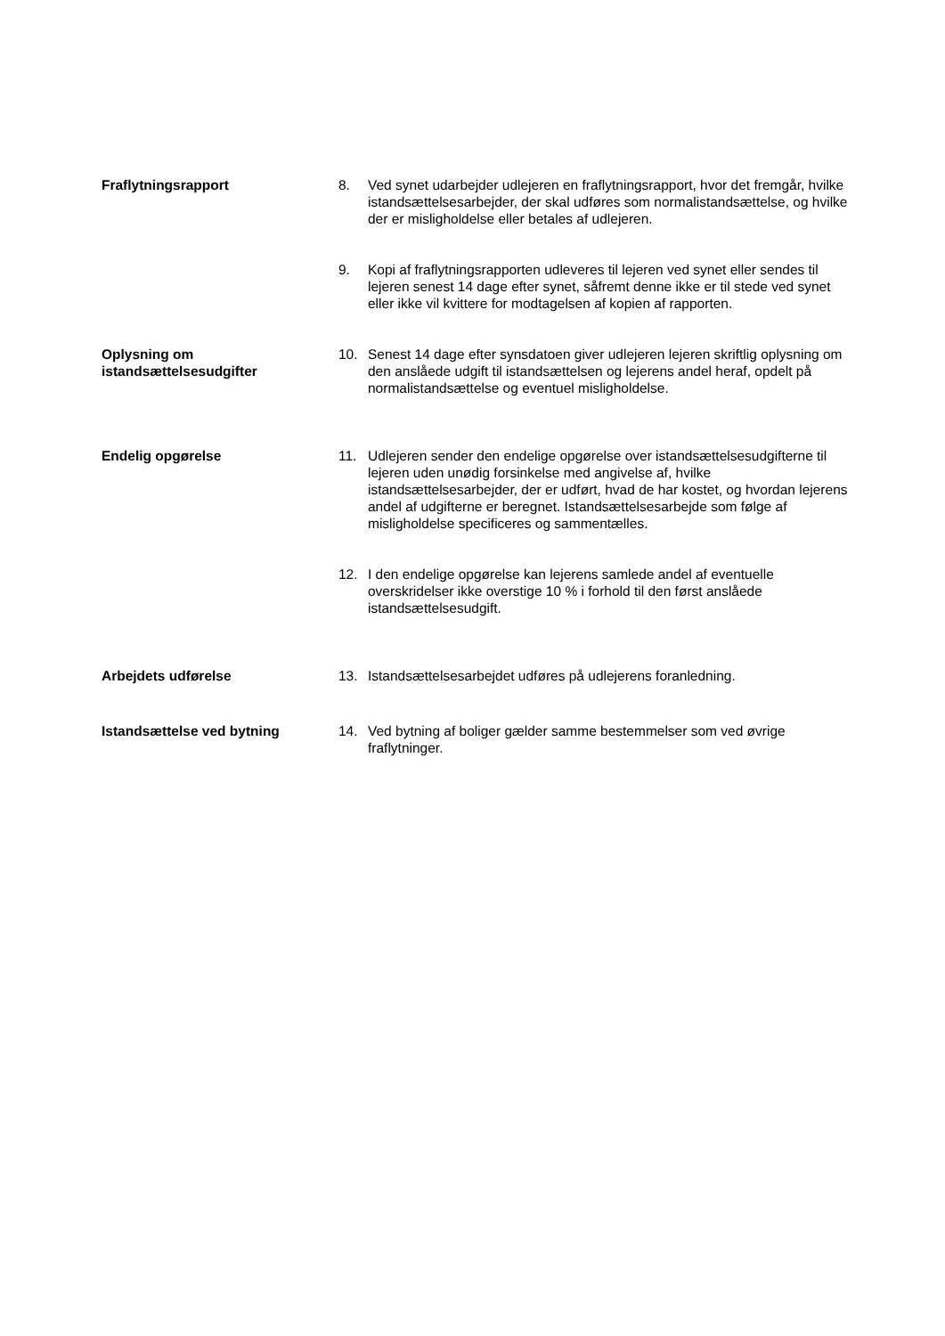Fraflytningsrapport 8. Ved synet udarbejder udlejeren en fraflytningsrapport, hvor det fremgår, hvilke istandsættelsesarbejder, der skal udføres som normalistandsættelse, og hvilke der er misligholdelse eller betales af udlejeren.
9. Kopi af fraflytningsrapporten udleveres til lejeren ved synet eller sendes til lejeren senest 14 dage efter synet, såfremt denne ikke er til stede ved synet eller ikke vil kvittere for modtagelsen af kopien af rapporten.
Oplysning om istandsættelsesudgifter
10. Senest 14 dage efter synsdatoen giver udlejeren lejeren skriftlig oplysning om den anslåede udgift til istandsættelsen og lejerens andel heraf, opdelt på normalistandsættelse og eventuel misligholdelse.
Endelig opgørelse 11. Udlejeren sender den endelige opgørelse over istandsættelsesudgifterne til lejeren uden unødig forsinkelse med angivelse af, hvilke istandsættelsesarbejder, der er udført, hvad de har kostet, og hvordan lejerens andel af udgifterne er beregnet. Istandsættelsesarbejde som følge af misligholdelse specificeres og sammentælles.
12. I den endelige opgørelse kan lejerens samlede andel af eventuelle overskridelser ikke overstige 10 % i forhold til den først anslåede istandsættelsesudgift.
Arbejdets udførelse 13. Istandsættelsesarbejdet udføres på udlejerens foranledning.
Istandsættelse ved bytning 14. Ved bytning af boliger gælder samme bestemmelser som ved øvrige fraflytninger.